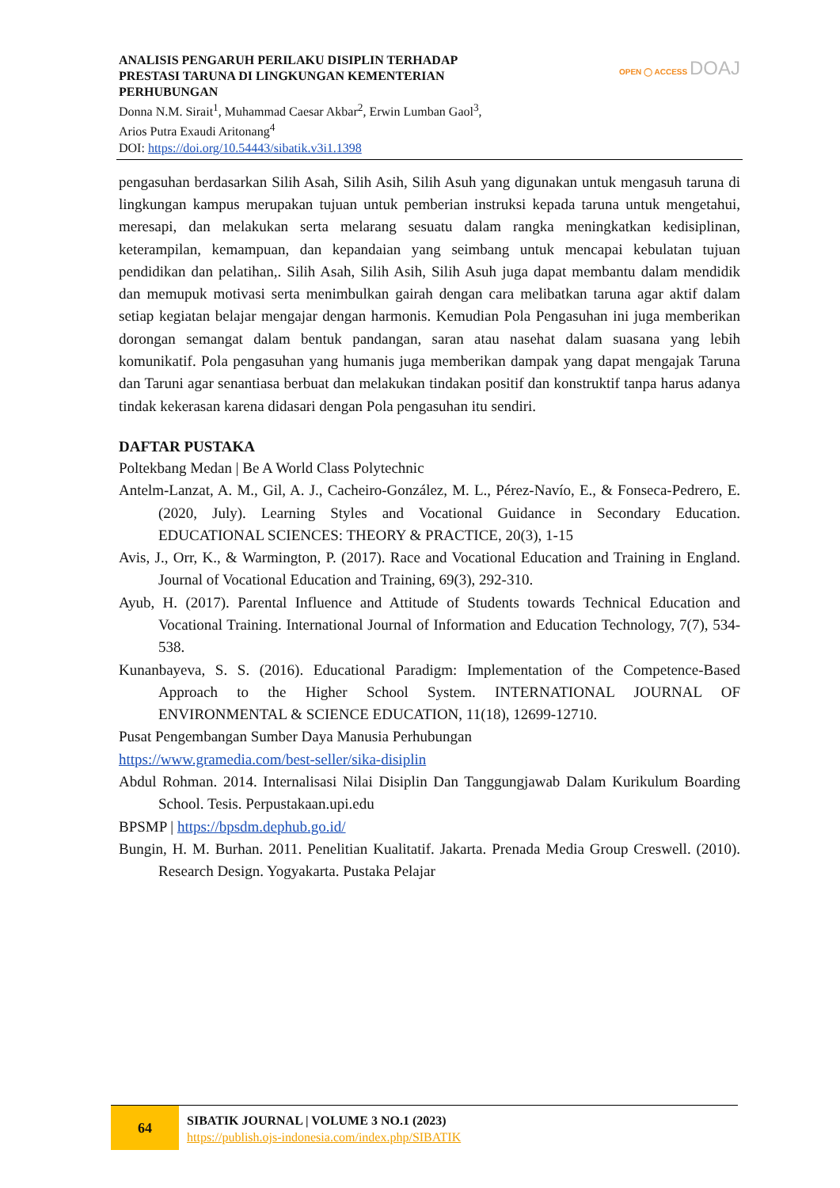ANALISIS PENGARUH PERILAKU DISIPLIN TERHADAP
PRESTASI TARUNA DI LINGKUNGAN KEMENTERIAN
PERHUBUNGAN
Donna N.M. Sirait<sup>1</sup>, Muhammad Caesar Akbar<sup>2</sup>, Erwin Lumban Gaol<sup>3</sup>,
Arios Putra Exaudi Aritonang<sup>4</sup>
DOI: https://doi.org/10.54443/sibatik.v3i1.1398
OPEN ◯ ACCESS DOAJ
pengasuhan berdasarkan Silih Asah, Silih Asih, Silih Asuh yang digunakan untuk mengasuh taruna di lingkungan kampus merupakan tujuan untuk pemberian instruksi kepada taruna untuk mengetahui, meresapi, dan melakukan serta melarang sesuatu dalam rangka meningkatkan kedisiplinan, keterampilan, kemampuan, dan kepandaian yang seimbang untuk mencapai kebulatan tujuan pendidikan dan pelatihan,. Silih Asah, Silih Asih, Silih Asuh juga dapat membantu dalam mendidik dan memupuk motivasi serta menimbulkan gairah dengan cara melibatkan taruna agar aktif dalam setiap kegiatan belajar mengajar dengan harmonis. Kemudian Pola Pengasuhan ini juga memberikan dorongan semangat dalam bentuk pandangan, saran atau nasehat dalam suasana yang lebih komunikatif. Pola pengasuhan yang humanis juga memberikan dampak yang dapat mengajak Taruna dan Taruni agar senantiasa berbuat dan melakukan tindakan positif dan konstruktif tanpa harus adanya tindak kekerasan karena didasari dengan Pola pengasuhan itu sendiri.
DAFTAR PUSTAKA
Poltekbang Medan | Be A World Class Polytechnic
Antelm-Lanzat, A. M., Gil, A. J., Cacheiro-González, M. L., Pérez-Navío, E., & Fonseca-Pedrero, E. (2020, July). Learning Styles and Vocational Guidance in Secondary Education. EDUCATIONAL SCIENCES: THEORY & PRACTICE, 20(3), 1-15
Avis, J., Orr, K., & Warmington, P. (2017). Race and Vocational Education and Training in England. Journal of Vocational Education and Training, 69(3), 292-310.
Ayub, H. (2017). Parental Influence and Attitude of Students towards Technical Education and Vocational Training. International Journal of Information and Education Technology, 7(7), 534-538.
Kunanbayeva, S. S. (2016). Educational Paradigm: Implementation of the Competence-Based Approach to the Higher School System. INTERNATIONAL JOURNAL OF ENVIRONMENTAL & SCIENCE EDUCATION, 11(18), 12699-12710.
Pusat Pengembangan Sumber Daya Manusia Perhubungan
https://www.gramedia.com/best-seller/sika-disiplin
Abdul Rohman. 2014. Internalisasi Nilai Disiplin Dan Tanggungjawab Dalam Kurikulum Boarding School. Tesis. Perpustakaan.upi.edu
BPSMP | https://bpsdm.dephub.go.id/
Bungin, H. M. Burhan. 2011. Penelitian Kualitatif. Jakarta. Prenada Media Group Creswell. (2010). Research Design. Yogyakarta. Pustaka Pelajar
64
SIBATIK JOURNAL | VOLUME 3 NO.1 (2023)
https://publish.ojs-indonesia.com/index.php/SIBATIK